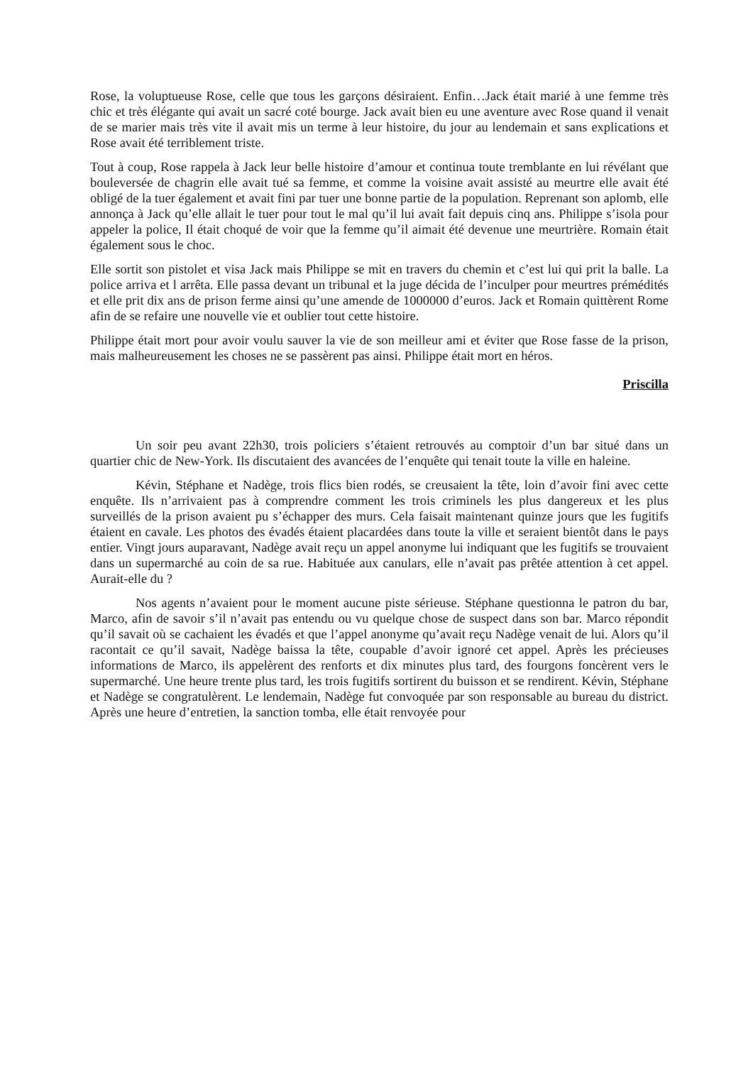Rose, la voluptueuse Rose, celle que tous les garçons désiraient. Enfin…Jack était marié à une femme très chic et très élégante qui avait un sacré coté bourge. Jack avait bien eu une aventure avec Rose quand il venait de se marier mais très vite il avait mis un terme à leur histoire, du jour au lendemain et sans explications et Rose avait été terriblement triste.
Tout à coup, Rose rappela à Jack leur belle histoire d’amour et continua toute tremblante en lui révélant que bouleversée de chagrin elle avait tué sa femme, et comme la voisine avait assisté au meurtre elle avait été obligé de la tuer également et avait fini par tuer une bonne partie de la population. Reprenant son aplomb, elle annonça à Jack qu’elle allait le tuer pour tout le mal qu’il lui avait fait depuis cinq ans. Philippe s’isola pour appeler la police, Il était choqué de voir que la femme qu’il aimait été devenue une meurtrière. Romain était également sous le choc.
Elle sortit son pistolet et visa Jack mais Philippe se mit en travers du chemin et c’est lui qui prit la balle. La police arriva et l arrêta. Elle passa devant un tribunal et la juge décida de l’inculper pour meurtres prémédités et elle prit dix ans de prison ferme ainsi qu’une amende de 1000000 d’euros. Jack et Romain quittèrent Rome afin de se refaire une nouvelle vie et oublier tout cette histoire.
Philippe était mort pour avoir voulu sauver la vie de son meilleur ami et éviter que Rose fasse de la prison, mais malheureusement les choses ne se passèrent pas ainsi. Philippe était mort en héros.
Priscilla
Un soir peu avant 22h30, trois policiers s’étaient retrouvés au comptoir d’un bar situé dans un quartier chic de New-York. Ils discutaient des avancées de l’enquête qui tenait toute la ville en haleine.
Kévin, Stéphane et Nadège, trois flics bien rodés, se creusaient la tête, loin d’avoir fini avec cette enquête. Ils n’arrivaient pas à comprendre comment les trois criminels les plus dangereux et les plus surveillés de la prison avaient pu s’échapper des murs. Cela faisait maintenant quinze jours que les fugitifs étaient en cavale. Les photos des évadés étaient placardées dans toute la ville et seraient bientôt dans le pays entier. Vingt jours auparavant, Nadège avait reçu un appel anonyme lui indiquant que les fugitifs se trouvaient dans un supermarché au coin de sa rue. Habituée aux canulars, elle n’avait pas prêtée attention à cet appel. Aurait-elle du ?
Nos agents n’avaient pour le moment aucune piste sérieuse. Stéphane questionna le patron du bar, Marco, afin de savoir s’il n’avait pas entendu ou vu quelque chose de suspect dans son bar. Marco répondit qu’il savait où se cachaient les évadés et que l’appel anonyme qu’avait reçu Nadège venait de lui. Alors qu’il racontait ce qu’il savait, Nadège baissa la tête, coupable d’avoir ignoré cet appel. Après les précieuses informations de Marco, ils appelèrent des renforts et dix minutes plus tard, des fourgons foncèrent vers le supermarché. Une heure trente plus tard, les trois fugitifs sortirent du buisson et se rendirent. Kévin, Stéphane et Nadège se congratulèrent. Le lendemain, Nadège fut convoquée par son responsable au bureau du district. Après une heure d’entretien, la sanction tomba, elle était renvoyée pour